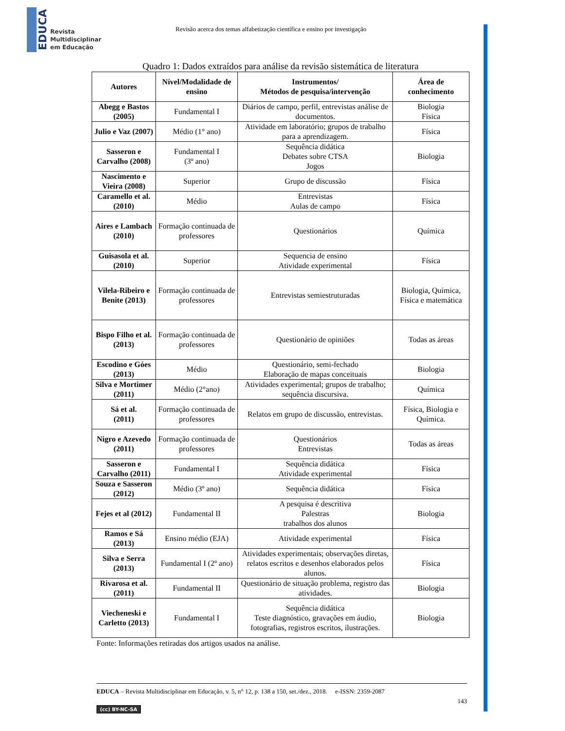EDUCA
Revista
Multidisciplinar
em Educação
Revisão acerca dos temas alfabetização científica e ensino por investigação
Quadro 1: Dados extraídos para análise da revisão sistemática de literatura
| Autores | Nível/Modalidade de ensino | Instrumentos/ Métodos de pesquisa/intervenção | Área de conhecimento |
| --- | --- | --- | --- |
| Abegg e Bastos (2005) | Fundamental I | Diários de campo, perfil, entrevistas análise de documentos. | Biologia Física |
| Julio e Vaz (2007) | Médio (1° ano) | Atividade em laboratório; grupos de trabalho para a aprendizagem. | Física |
| Sasseron e Carvalho (2008) | Fundamental I (3º ano) | Sequência didática Debates sobre CTSA Jogos | Biologia |
| Nascimento e Vieira (2008) | Superior | Grupo de discussão | Física |
| Caramello et al. (2010) | Médio | Entrevistas Aulas de campo | Física |
| Aires e Lambach (2010) | Formação continuada de professores | Questionários | Química |
| Guisasola et al. (2010) | Superior | Sequencia de ensino Atividade experimental | Física |
| Vilela-Ribeiro e Benite (2013) | Formação continuada de professores | Entrevistas semiestruturadas | Biologia, Química, Física e matemática |
| Bispo Filho et al.(2013) | Formação continuada de professores | Questionário de opiniões | Todas as áreas |
| Escodino e Góes (2013) | Médio | Questionário, semi-fechado Elaboração de mapas conceituais | Biologia |
| Silva e Mortimer (2011) | Médio (2°ano) | Atividades experimental; grupos de trabalho; sequência discursiva. | Química |
| Sá et al. (2011) | Formação continuada de professores | Relatos em grupo de discussão, entrevistas. | Física, Biologia e Química. |
| Nigro e Azevedo (2011) | Formação continuada de professores | Questionários Entrevistas | Todas as áreas |
| Sasseron e Carvalho (2011) | Fundamental I | Sequência didática Atividade experimental | Física |
| Souza e Sasseron (2012) | Médio (3º ano) | Sequência didática | Física |
| Fejes et al (2012) | Fundamental II | A pesquisa é descritiva Palestras trabalhos dos alunos | Biologia |
| Ramos e Sá (2013) | Ensino médio (EJA) | Atividade experimental | Física |
| Silva e Serra (2013) | Fundamental I (2º ano) | Atividades experimentais; observações diretas, relatos escritos e desenhos elaborados pelos alunos. | Física |
| Rivarosa et al. (2011) | Fundamental II | Questionário de situação problema, registro das atividades. | Biologia |
| Viecheneski e Carletto (2013) | Fundamental I | Sequência didática Teste diagnóstico, gravações em áudio, fotografias, registros escritos, ilustrações. | Biologia |
Fonte: Informações retiradas dos artigos usados na análise.
EDUCA – Revista Multidisciplinar em Educação, v. 5, n° 12, p. 138 a 150, set./dez., 2018. e-ISSN: 2359-2087
143
(cc) BY-NC-SA